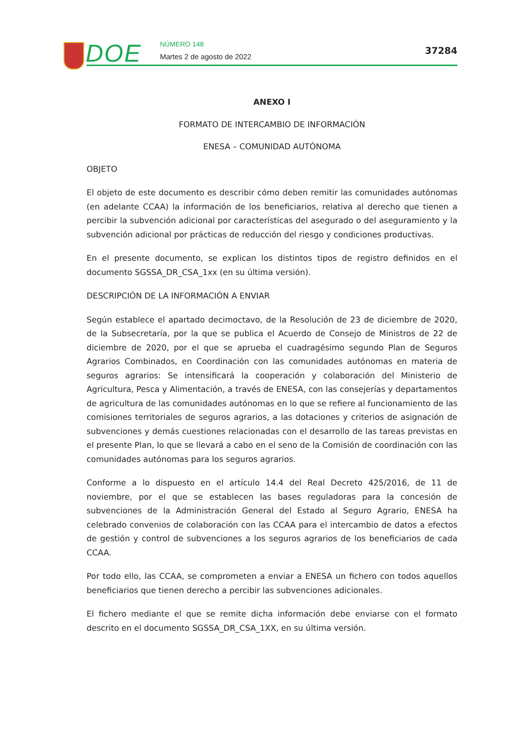DOE NÚMERO 148
Martes 2 de agosto de 2022
37284
ANEXO I
FORMATO DE INTERCAMBIO DE INFORMACIÓN
ENESA – COMUNIDAD AUTÓNOMA
OBJETO
El objeto de este documento es describir cómo deben remitir las comunidades autónomas (en adelante CCAA) la información de los beneficiarios, relativa al derecho que tienen a percibir la subvención adicional por características del asegurado o del aseguramiento y la subvención adicional por prácticas de reducción del riesgo y condiciones productivas.
En el presente documento, se explican los distintos tipos de registro definidos en el documento SGSSA_DR_CSA_1xx (en su última versión).
DESCRIPCIÓN DE LA INFORMACIÓN A ENVIAR
Según establece el apartado decimoctavo, de la Resolución de 23 de diciembre de 2020, de la Subsecretaría, por la que se publica el Acuerdo de Consejo de Ministros de 22 de diciembre de 2020, por el que se aprueba el cuadragésimo segundo Plan de Seguros Agrarios Combinados, en Coordinación con las comunidades autónomas en materia de seguros agrarios: Se intensificará la cooperación y colaboración del Ministerio de Agricultura, Pesca y Alimentación, a través de ENESA, con las consejerías y departamentos de agricultura de las comunidades autónomas en lo que se refiere al funcionamiento de las comisiones territoriales de seguros agrarios, a las dotaciones y criterios de asignación de subvenciones y demás cuestiones relacionadas con el desarrollo de las tareas previstas en el presente Plan, lo que se llevará a cabo en el seno de la Comisión de coordinación con las comunidades autónomas para los seguros agrarios.
Conforme a lo dispuesto en el artículo 14.4 del Real Decreto 425/2016, de 11 de noviembre, por el que se establecen las bases reguladoras para la concesión de subvenciones de la Administración General del Estado al Seguro Agrario, ENESA ha celebrado convenios de colaboración con las CCAA para el intercambio de datos a efectos de gestión y control de subvenciones a los seguros agrarios de los beneficiarios de cada CCAA.
Por todo ello, las CCAA, se comprometen a enviar a ENESA un fichero con todos aquellos beneficiarios que tienen derecho a percibir las subvenciones adicionales.
El fichero mediante el que se remite dicha información debe enviarse con el formato descrito en el documento SGSSA_DR_CSA_1XX, en su última versión.